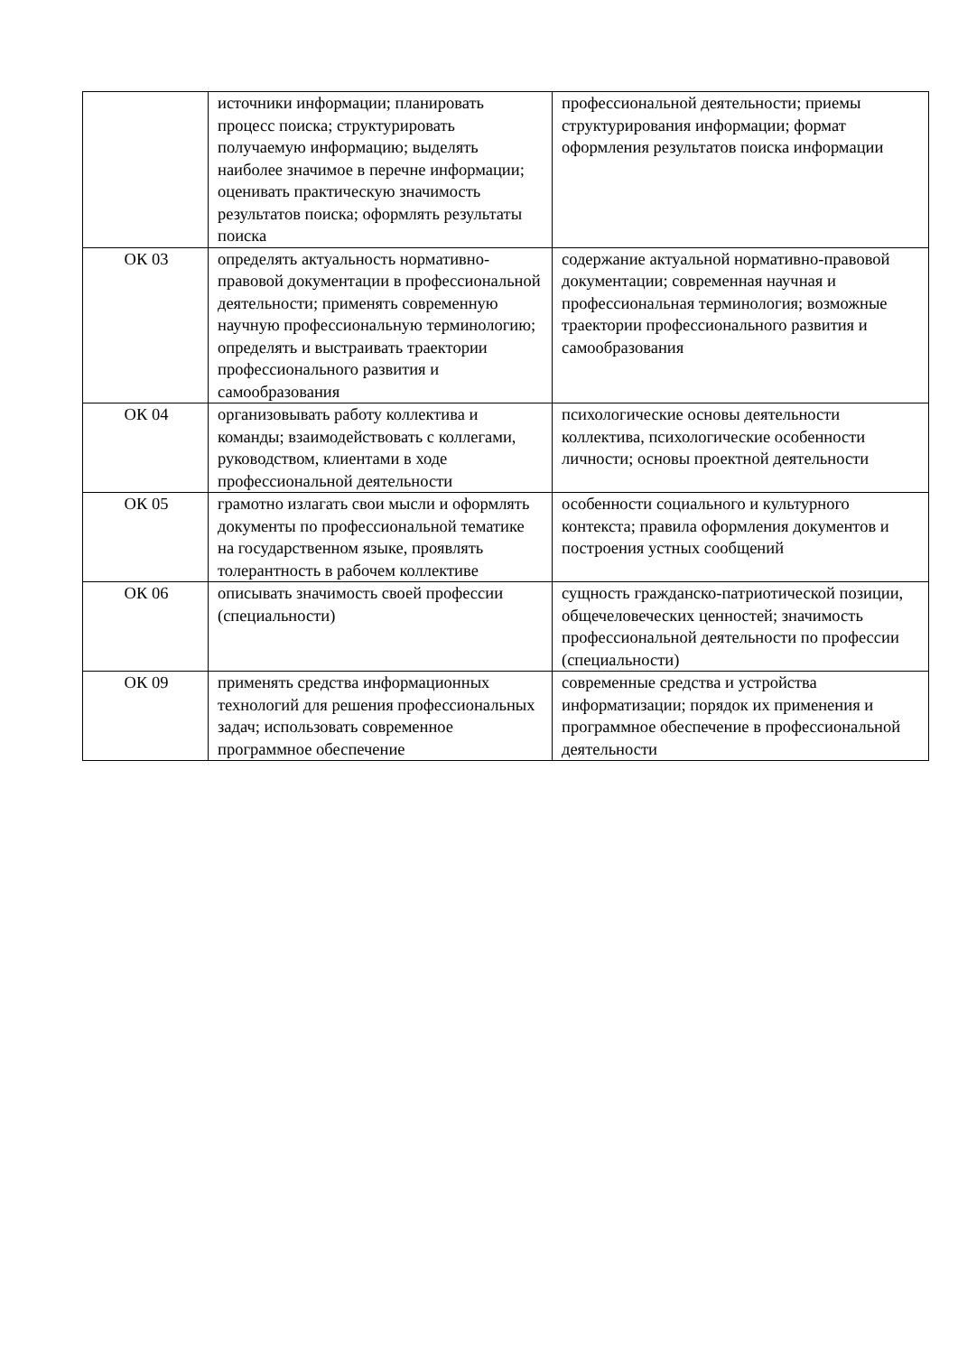| | источники информации; планировать процесс поиска; структурировать получаемую информацию; выделять наиболее значимое в перечне информации; оценивать практическую значимость результатов поиска; оформлять результаты поиска | профессиональной деятельности; приемы структурирования информации; формат оформления результатов поиска информации |
| ОК 03 | определять актуальность нормативно-правовой документации в профессиональной деятельности; применять современную научную профессиональную терминологию; определять и выстраивать траектории профессионального развития и самообразования | содержание актуальной нормативно-правовой документации; современная научная и профессиональная терминология; возможные траектории профессионального развития и самообразования |
| ОК 04 | организовывать работу коллектива и команды; взаимодействовать с коллегами, руководством, клиентами в ходе профессиональной деятельности | психологические основы деятельности коллектива, психологические особенности личности; основы проектной деятельности |
| ОК 05 | грамотно излагать свои мысли и оформлять документы по профессиональной тематике на государственном языке, проявлять толерантность в рабочем коллективе | особенности социального и культурного контекста; правила оформления документов и построения устных сообщений |
| ОК 06 | описывать значимость своей профессии (специальности) | сущность гражданско-патриотической позиции, общечеловеческих ценностей; значимость профессиональной деятельности по профессии (специальности) |
| ОК 09 | применять средства информационных технологий для решения профессиональных задач; использовать современное программное обеспечение | современные средства и устройства информатизации; порядок их применения и программное обеспечение в профессиональной деятельности |